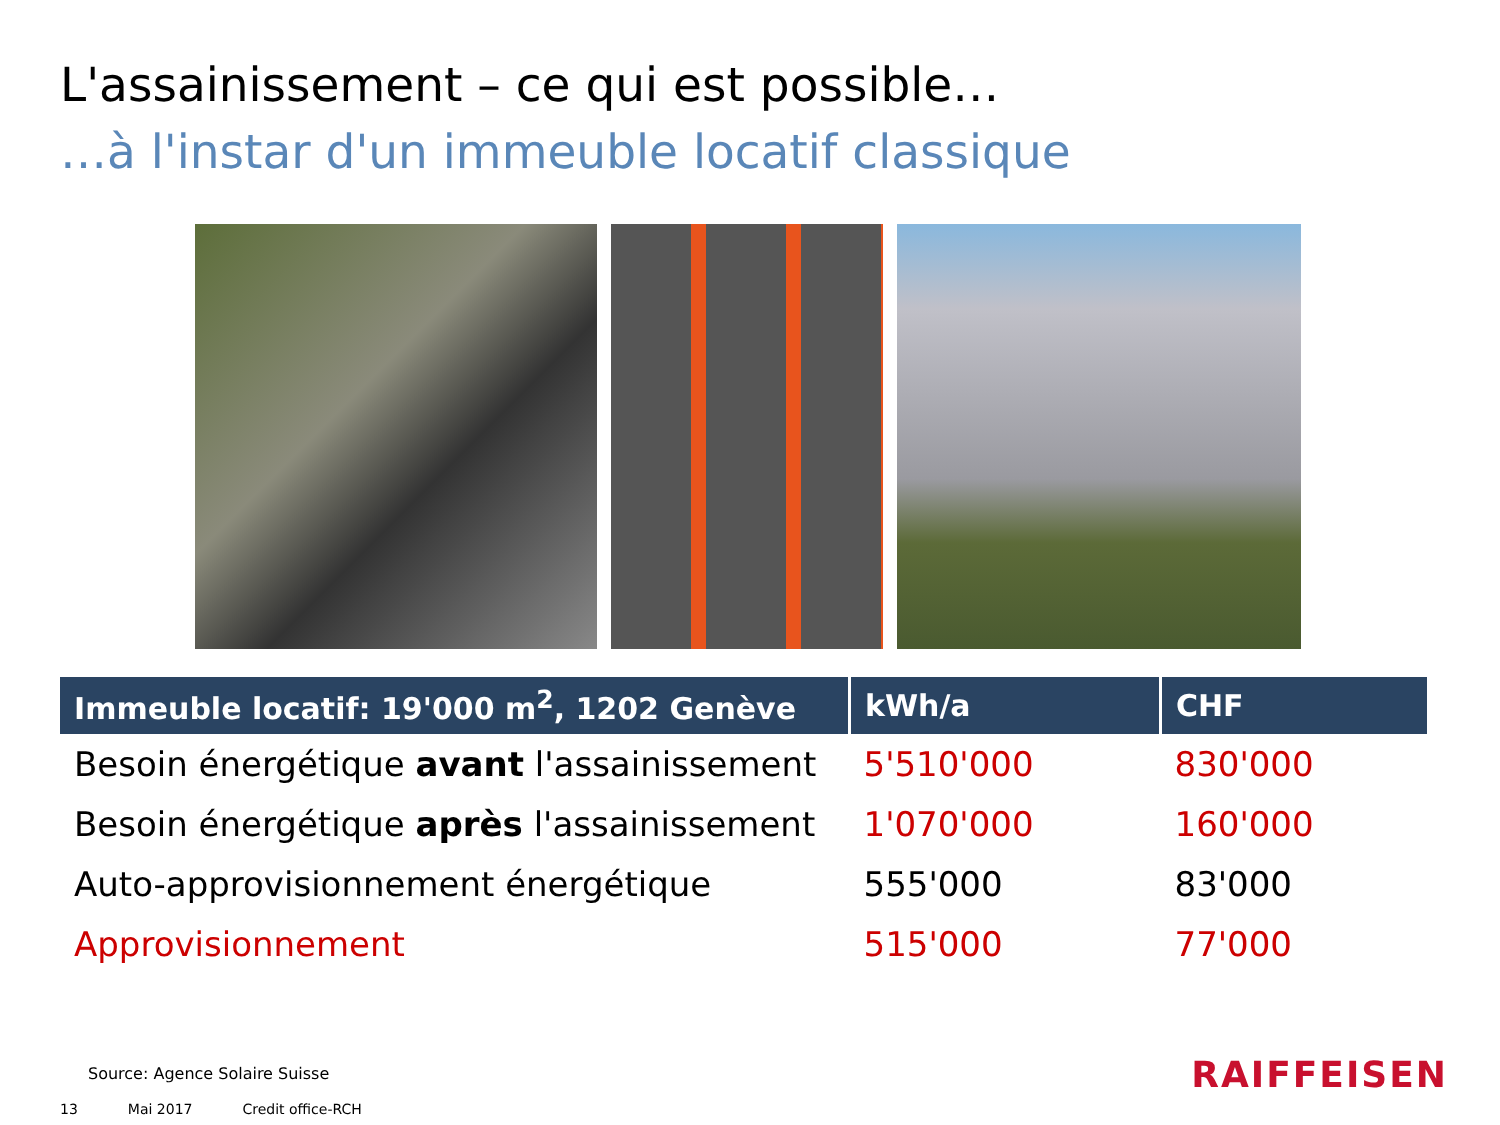L'assainissement – ce qui est possible…
…à l'instar d'un immeuble locatif classique
| Immeuble locatif: 19'000 m<sup>2</sup>, 1202 Genève | kWh/a | CHF |
| --- | --- | --- |
| Besoin énergétique avant l'assainissement | 5'510'000 | 830'000 |
| Besoin énergétique après l'assainissement | 1'070'000 | 160'000 |
| Auto-approvisionnement énergétique | 555'000 | 83'000 |
| Approvisionnement | 515'000 | 77'000 |
Source: Agence Solaire Suisse
13 Mai 2017 Credit office-RCH
RAIFFEISEN